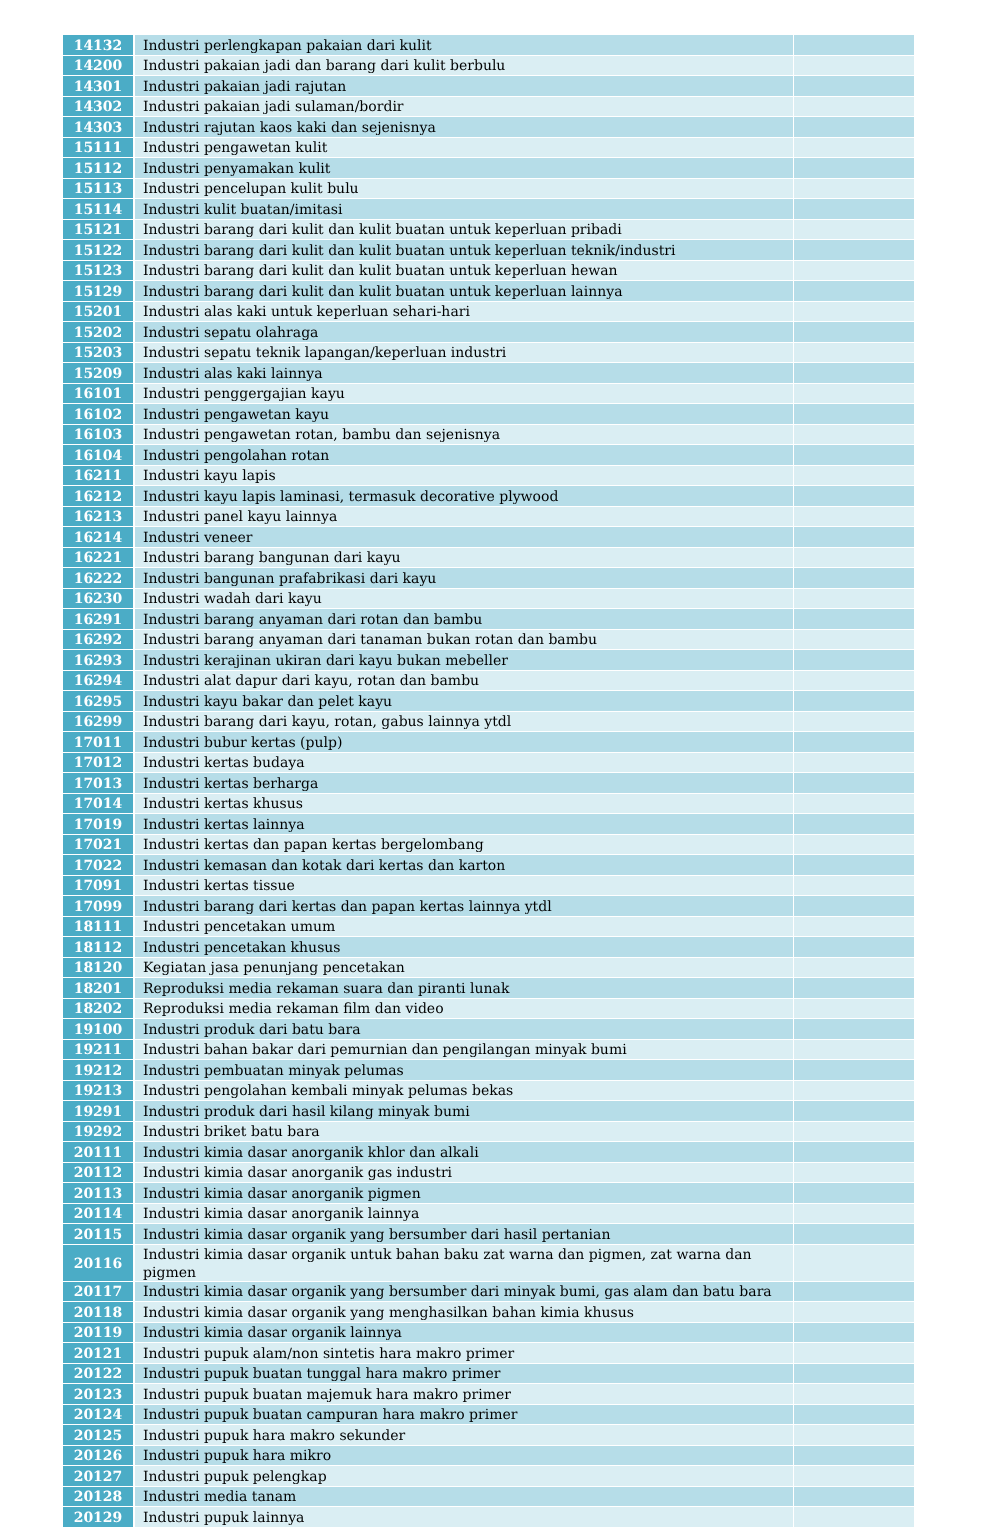| 14132 | Industri perlengkapan pakaian dari kulit | |
| 14200 | Industri pakaian jadi dan barang dari kulit berbulu | |
| 14301 | Industri pakaian jadi rajutan | |
| 14302 | Industri pakaian jadi sulaman/bordir | |
| 14303 | Industri rajutan kaos kaki dan sejenisnya | |
| 15111 | Industri pengawetan kulit | |
| 15112 | Industri penyamakan kulit | |
| 15113 | Industri pencelupan kulit bulu | |
| 15114 | Industri kulit buatan/imitasi | |
| 15121 | Industri barang dari kulit dan kulit buatan untuk keperluan pribadi | |
| 15122 | Industri barang dari kulit dan kulit buatan untuk keperluan teknik/industri | |
| 15123 | Industri barang dari kulit dan kulit buatan untuk keperluan hewan | |
| 15129 | Industri barang dari kulit dan kulit buatan untuk keperluan lainnya | |
| 15201 | Industri alas kaki untuk keperluan sehari-hari | |
| 15202 | Industri sepatu olahraga | |
| 15203 | Industri sepatu teknik lapangan/keperluan industri | |
| 15209 | Industri alas kaki lainnya | |
| 16101 | Industri penggergajian kayu | |
| 16102 | Industri pengawetan kayu | |
| 16103 | Industri pengawetan rotan, bambu dan sejenisnya | |
| 16104 | Industri pengolahan rotan | |
| 16211 | Industri kayu lapis | |
| 16212 | Industri kayu lapis laminasi, termasuk decorative plywood | |
| 16213 | Industri panel kayu lainnya | |
| 16214 | Industri veneer | |
| 16221 | Industri barang bangunan dari kayu | |
| 16222 | Industri bangunan prafabrikasi dari kayu | |
| 16230 | Industri wadah dari kayu | |
| 16291 | Industri barang anyaman dari rotan dan bambu | |
| 16292 | Industri barang anyaman dari tanaman bukan rotan dan bambu | |
| 16293 | Industri kerajinan ukiran dari kayu bukan mebeller | |
| 16294 | Industri alat dapur dari kayu, rotan dan bambu | |
| 16295 | Industri kayu bakar dan pelet kayu | |
| 16299 | Industri barang dari kayu, rotan, gabus lainnya ytdl | |
| 17011 | Industri bubur kertas (pulp) | |
| 17012 | Industri kertas budaya | |
| 17013 | Industri kertas berharga | |
| 17014 | Industri kertas khusus | |
| 17019 | Industri kertas lainnya | |
| 17021 | Industri kertas dan papan kertas bergelombang | |
| 17022 | Industri kemasan dan kotak dari kertas dan karton | |
| 17091 | Industri kertas tissue | |
| 17099 | Industri barang dari kertas dan papan kertas lainnya ytdl | |
| 18111 | Industri pencetakan umum | |
| 18112 | Industri pencetakan khusus | |
| 18120 | Kegiatan jasa penunjang pencetakan | |
| 18201 | Reproduksi media rekaman suara dan piranti lunak | |
| 18202 | Reproduksi media rekaman film dan video | |
| 19100 | Industri produk dari batu bara | |
| 19211 | Industri bahan bakar dari pemurnian dan pengilangan minyak bumi | |
| 19212 | Industri pembuatan minyak pelumas | |
| 19213 | Industri pengolahan kembali minyak pelumas bekas | |
| 19291 | Industri produk dari hasil kilang minyak bumi | |
| 19292 | Industri briket batu bara | |
| 20111 | Industri kimia dasar anorganik khlor dan alkali | |
| 20112 | Industri kimia dasar anorganik gas industri | |
| 20113 | Industri kimia dasar anorganik pigmen | |
| 20114 | Industri kimia dasar anorganik lainnya | |
| 20115 | Industri kimia dasar organik yang bersumber dari hasil pertanian | |
| 20116 | Industri kimia dasar organik untuk bahan baku zat warna dan pigmen, zat warna dan pigmen | |
| 20117 | Industri kimia dasar organik yang bersumber dari minyak bumi, gas alam dan batu bara | |
| 20118 | Industri kimia dasar organik yang menghasilkan bahan kimia khusus | |
| 20119 | Industri kimia dasar organik lainnya | |
| 20121 | Industri pupuk alam/non sintetis hara makro primer | |
| 20122 | Industri pupuk buatan tunggal hara makro primer | |
| 20123 | Industri pupuk buatan majemuk hara makro primer | |
| 20124 | Industri pupuk buatan campuran hara makro primer | |
| 20125 | Industri pupuk hara makro sekunder | |
| 20126 | Industri pupuk hara mikro | |
| 20127 | Industri pupuk pelengkap | |
| 20128 | Industri media tanam | |
| 20129 | Industri pupuk lainnya | |